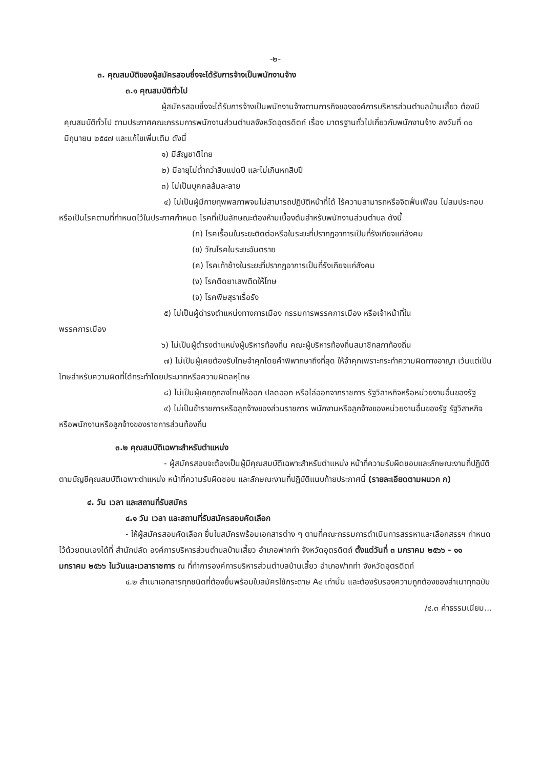-๒-
๓. คุณสมบัติของผู้สมัครสอบซึ่งจะได้รับการจ้างเป็นพนักงานจ้าง
๓.๑ คุณสมบัติทั่วไป
ผู้สมัครสอบซึ่งจะได้รับการจ้างเป็นพนักงานจ้างตามภารกิจขององค์การบริหารส่วนตำบลบ้านเสี้ยว ต้องมีคุณสมบัติทั่วไป ตามประกาศคณะกรรมการพนักงานส่วนตำบลจังหวัดอุตรดิตถ์ เรื่อง มาตรฐานทั่วไปเกี่ยวกับพนักงานจ้าง ลงวันที่ ๓๐ มิถุนายน ๒๕๔๗ และแก้ไขเพิ่มเติม ดังนี้
๑) มีสัญชาติไทย
๒) มีอายุไม่ต่ำกว่าสิบแปดปี และไม่เกินหกสิบปี
๓) ไม่เป็นบุคคลล้มละลาย
๔) ไม่เป็นผู้มีกายทุพพลภาพจนไม่สามารถปฏิบัติหน้าที่ได้ ไร้ความสามารถหรือจิตฟั่นเฟือน ไม่สมประกอบ หรือเป็นโรคตามที่กำหนดไว้ในประกาศกำหนด โรคที่เป็นลักษณะต้องห้ามเบื้องต้นสำหรับพนักงานส่วนตำบล ดังนี้
(ก) โรคเรื้อนในระยะติดต่อหรือในระยะที่ปรากฏอาการเป็นที่รังเกียจแก่สังคม
(ข) วัณโรคในระยะอันตราย
(ค) โรคเท้าช้างในระยะที่ปรากฏอาการเป็นที่รังเกียจแก่สังคม
(ง) โรคติดยาเสพติดให้โทษ
(จ) โรคพิษสุราเรื้อรัง
๕) ไม่เป็นผู้ดำรงตำแหน่งทางการเมือง กรรมการพรรคการเมือง หรือเจ้าหน้าที่ใน
พรรคการเมือง
๖) ไม่เป็นผู้ดำรงตำแหน่งผู้บริหารท้องถิ่น คณะผู้บริหารท้องถิ่นสมาชิกสภาท้องถิ่น
๗) ไม่เป็นผู้เคยต้องรับโทษจำคุกโดยคำพิพากษาถึงที่สุด ให้จำคุกเพราะกระทำความผิดทางอาญา เว้นแต่เป็นโทษสำหรับความผิดที่ได้กระทำโดยประมาทหรือความผิดลหุโทษ
๘) ไม่เป็นผู้เคยถูกลงโทษให้ออก ปลดออก หรือไล่ออกจากราชการ รัฐวิสาหกิจหรือหน่วยงานอื่นของรัฐ
๙) ไม่เป็นข้าราชการหรือลูกจ้างของส่วนราชการ พนักงานหรือลูกจ้างของหน่วยงานอื่นของรัฐ รัฐวิสาหกิจ หรือพนักงานหรือลูกจ้างของราชการส่วนท้องถิ่น
๓.๒ คุณสมบัติเฉพาะสำหรับตำแหน่ง
- ผู้สมัครสอบจะต้องเป็นผู้มีคุณสมบัติเฉพาะสำหรับตำแหน่ง หน้าที่ความรับผิดชอบและลักษณะงานที่ปฏิบัติ ตามบัญชีคุณสมบัติเฉพาะตำแหน่ง หน้าที่ความรับผิดชอบ และลักษณะงานที่ปฏิบัติแนบท้ายประกาศนี้ (รายละเอียดตามผนวก ก)
๔. วัน เวลา และสถานที่รับสมัคร
๔.๑ วัน เวลา และสถานที่รับสมัครสอบคัดเลือก
- ให้ผู้สมัครสอบคัดเลือก ยื่นใบสมัครพร้อมเอกสารต่าง ๆ ตามที่คณะกรรมการดำเนินการสรรหาและเลือกสรรฯ กำหนดไว้ด้วยตนเองได้ที่ สำนักปลัด องค์การบริหารส่วนตำบลบ้านเสี้ยว อำเภอฟากท่า จังหวัดอุตรดิตถ์ ตั้งแต่วันที่ ๓ มกราคม ๒๕๖๖ - ๑๑ มกราคม ๒๕๖๖ ในวันและเวลาราชการ ณ ที่ทำการองค์การบริหารส่วนตำบลบ้านเสี้ยว อำเภอฟากท่า จังหวัดอุตรดิตถ์
๔.๒ สำเนาเอกสารทุกชนิดที่ต้องยื่นพร้อมใบสมัครใช้กระดาษ A๔ เท่านั้น และต้องรับรองความถูกต้องของสำเนาทุกฉบับ
/๔.๓ ค่าธรรมเนียม...